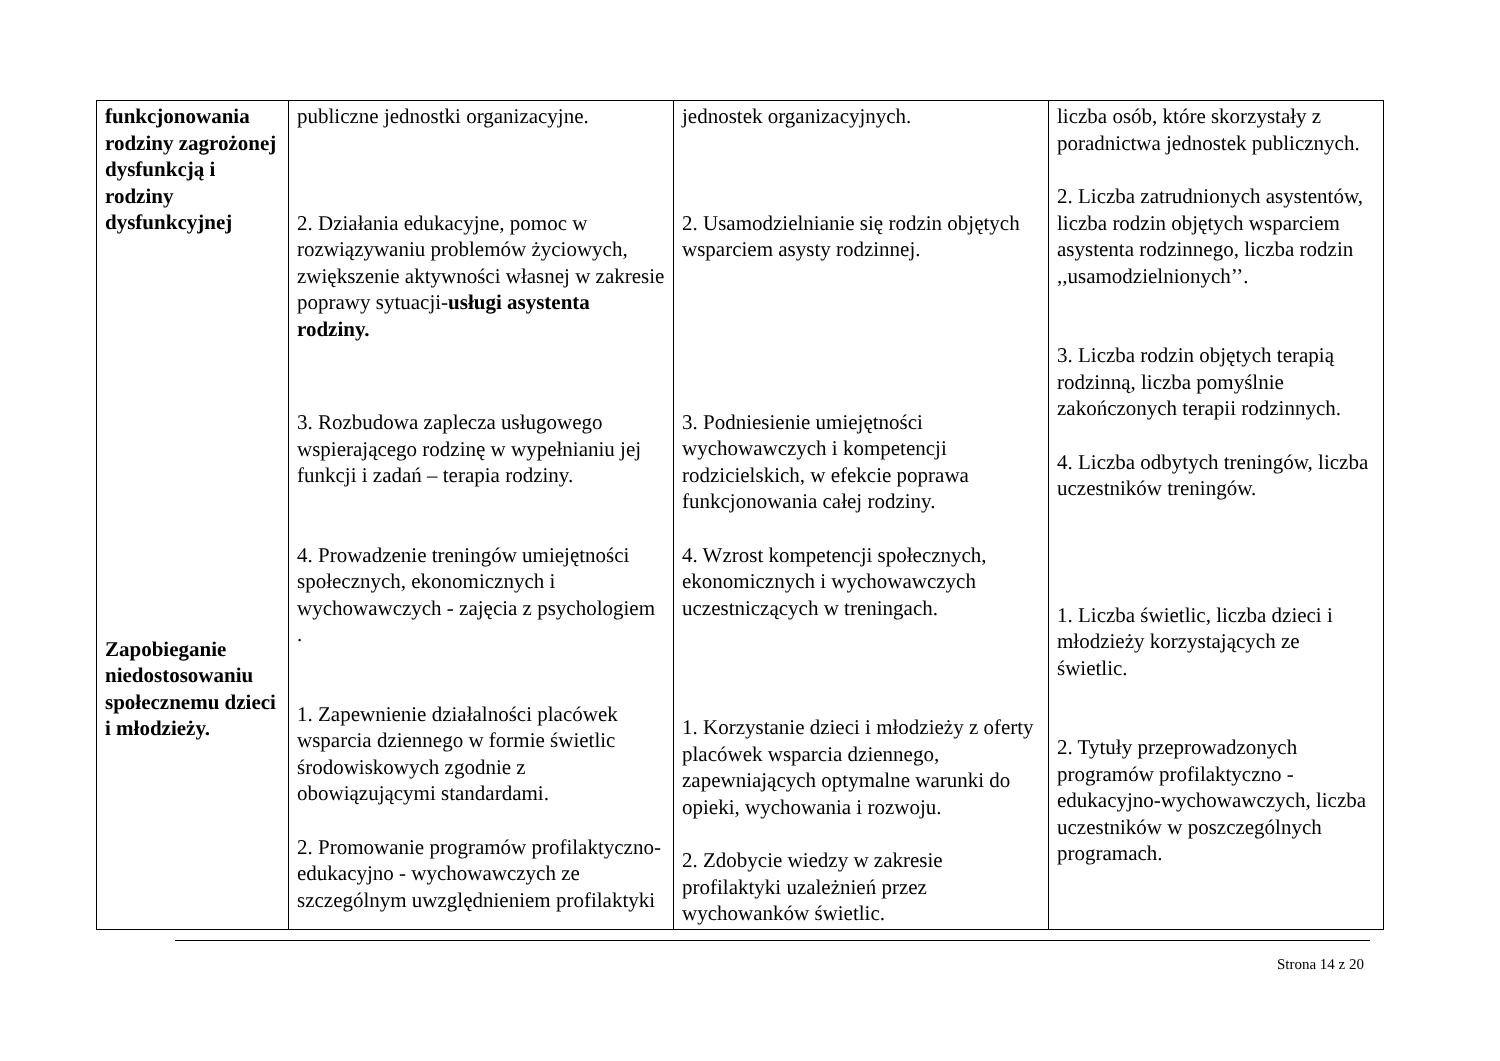| funkcjonowania rodziny zagrożonej dysfunkcją i rodziny dysfunkcyjnej Zapobieganie niedostosowaniu społecznemu dzieci i młodzieży. | publiczne jednostki organizacyjne. 2. Działania edukacyjne, pomoc w rozwiązywaniu problemów życiowych, zwiększenie aktywności własnej w zakresie poprawy sytuacji- usługi asystenta rodziny. 3. Rozbudowa zaplecza usługowego wspierającego rodzinę w wypełnianiu jej funkcji i zadań – terapia rodziny. 4. Prowadzenie treningów umiejętności społecznych, ekonomicznych i wychowawczych - zajęcia z psychologiem . 1. Zapewnienie działalności placówek wsparcia dziennego w formie świetlic środowiskowych zgodnie z obowiązującymi standardami. 2. Promowanie programów profilaktyczno-edukacyjno - wychowawczych ze szczególnym uwzględnieniem profilaktyki | jednostek organizacyjnych. 2. Usamodzielnianie się rodzin objętych wsparciem asysty rodzinnej. 3. Podniesienie umiejętności wychowawczych i kompetencji rodzicielskich, w efekcie poprawa funkcjonowania całej rodziny. 4. Wzrost kompetencji społecznych, ekonomicznych i wychowawczych uczestniczących w treningach. 1. Korzystanie dzieci i młodzieży z oferty placówek wsparcia dziennego, zapewniających optymalne warunki do opieki, wychowania i rozwoju. 2. Zdobycie wiedzy w zakresie profilaktyki uzależnień przez wychowanków świetlic. | liczba osób, które skorzystały z poradnictwa jednostek publicznych. 2. Liczba zatrudnionych asystentów, liczba rodzin objętych wsparciem asystenta rodzinnego, liczba rodzin ,,usamodzielnionych’’. 3. Liczba rodzin objętych terapią rodzinną, liczba pomyślnie zakończonych terapii rodzinnych. 4. Liczba odbytych treningów, liczba uczestników treningów. 1. Liczba świetlic, liczba dzieci i młodzieży korzystających ze świetlic. 2. Tytuły przeprowadzonych programów profilaktyczno - edukacyjno-wychowawczych, liczba uczestników w poszczególnych programach. |
Strona 14 z 20